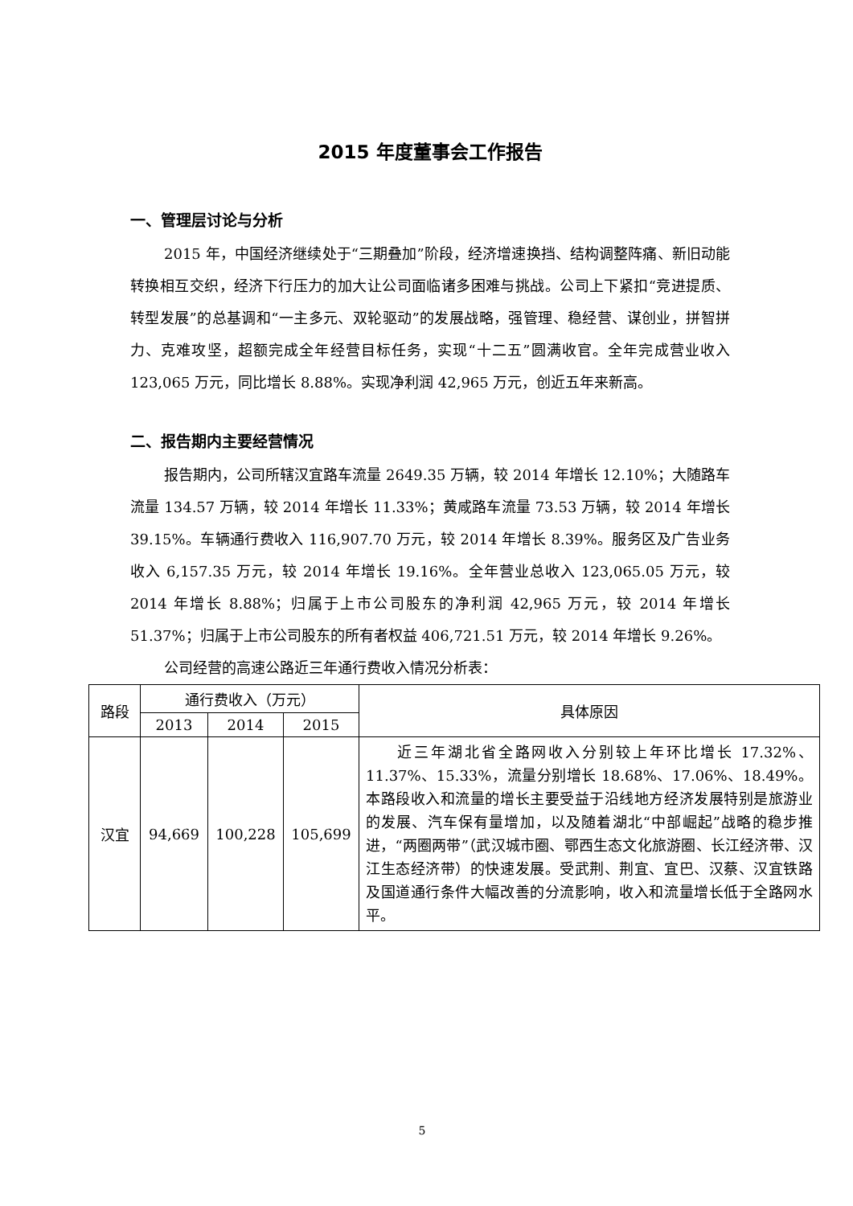2015 年度董事会工作报告
一、管理层讨论与分析
2015 年，中国经济继续处于“三期叠加”阶段，经济增速换挡、结构调整阵痛、新旧动能转换相互交织，经济下行压力的加大让公司面临诸多困难与挑战。公司上下紧扣“竞进提质、转型发展”的总基调和“一主多元、双轮驱动”的发展战略，强管理、稳经营、谋创业，拼智拼力、克难攻坚，超额完成全年经营目标任务，实现“十二五”圆满收官。全年完成营业收入 123,065 万元，同比增长 8.88%。实现净利润 42,965 万元，创近五年来新高。
二、报告期内主要经营情况
报告期内，公司所辖汉宜路车流量 2649.35 万辆，较 2014 年增长 12.10%；大随路车流量 134.57 万辆，较 2014 年增长 11.33%；黄咸路车流量 73.53 万辆，较 2014 年增长 39.15%。车辆通行费收入 116,907.70 万元，较 2014 年增长 8.39%。服务区及广告业务收入 6,157.35 万元，较 2014 年增长 19.16%。全年营业总收入 123,065.05 万元，较 2014 年增长 8.88%；归属于上市公司股东的净利润 42,965 万元，较 2014 年增长 51.37%；归属于上市公司股东的所有者权益 406,721.51 万元，较 2014 年增长 9.26%。
公司经营的高速公路近三年通行费收入情况分析表：
| 路段 | 通行费收入（万元） | | | 具体原因 |
| --- | --- | --- | --- | --- |
| | 2013 | 2014 | 2015 | |
| 汉宜 | 94,669 | 100,228 | 105,699 | 近三年湖北省全路网收入分别较上年环比增长 17.32%、11.37%、15.33%，流量分别增长 18.68%、17.06%、18.49%。本路段收入和流量的增长主要受益于沿线地方经济发展特别是旅游业的发展、汽车保有量增加，以及随着湖北“中部崛起”战略的稳步推进，“两圈两带”（武汉城市圈、鄂西生态文化旅游圈、长江经济带、汉江生态经济带）的快速发展。受武荆、荆宜、宜巴、汉蔡、汉宜铁路及国道通行条件大幅改善的分流影响，收入和流量增长低于全路网水平。 |
5